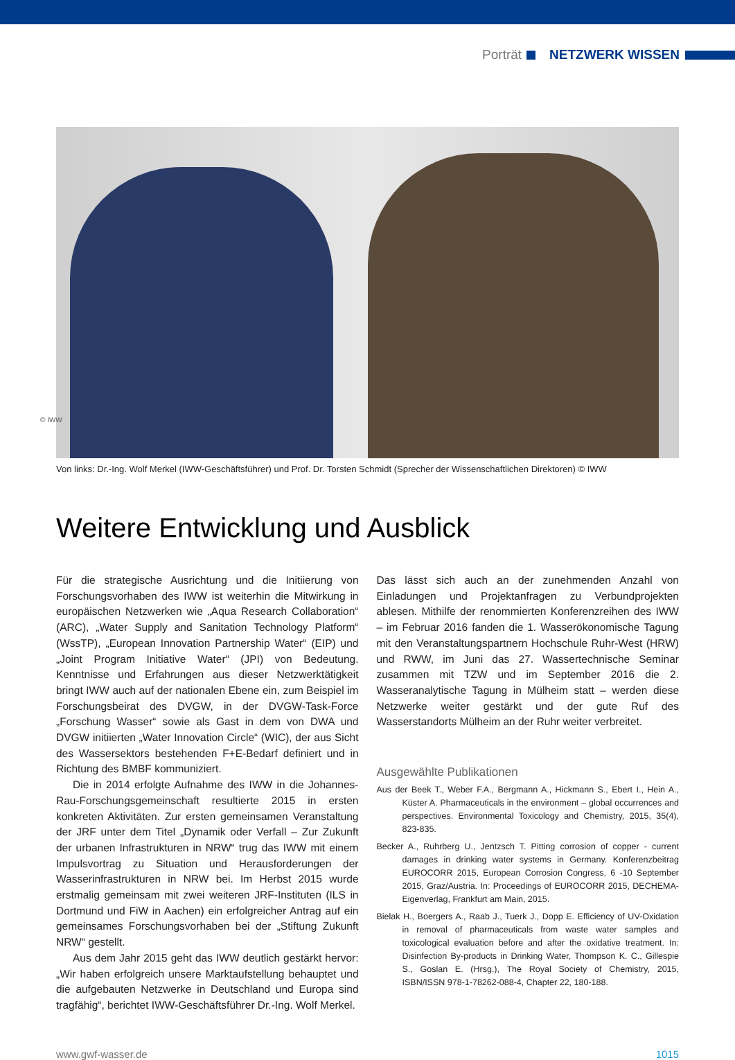Porträt NETZWERK WISSEN
© IWW
Von links: Dr.-Ing. Wolf Merkel (IWW-Geschäftsführer) und Prof. Dr. Torsten Schmidt (Sprecher der Wissenschaftlichen Direktoren) © IWW
Weitere Entwicklung und Ausblick
Für die strategische Ausrichtung und die Initiierung von Forschungsvorhaben des IWW ist weiterhin die Mitwirkung in europäischen Netzwerken wie „Aqua Research Collaboration“ (ARC), „Water Supply and Sanitation Technology Platform“ (WssTP), „European Innovation Partnership Water“ (EIP) und „Joint Program Initiative Water“ (JPI) von Bedeutung. Kenntnisse und Erfahrungen aus dieser Netzwerktätigkeit bringt IWW auch auf der nationalen Ebene ein, zum Beispiel im Forschungsbeirat des DVGW, in der DVGW-Task-Force „Forschung Wasser“ sowie als Gast in dem von DWA und DVGW initiierten „Water Innovation Circle“ (WIC), der aus Sicht des Wassersektors bestehenden F+E-Bedarf definiert und in Richtung des BMBF kommuniziert.
Die in 2014 erfolgte Aufnahme des IWW in die Johannes-Rau-Forschungsgemeinschaft resultierte 2015 in ersten konkreten Aktivitäten. Zur ersten gemeinsamen Veranstaltung der JRF unter dem Titel „Dynamik oder Verfall – Zur Zukunft der urbanen Infrastrukturen in NRW“ trug das IWW mit einem Impulsvortrag zu Situation und Herausforderungen der Wasserinfrastrukturen in NRW bei. Im Herbst 2015 wurde erstmalig gemeinsam mit zwei weiteren JRF-Instituten (ILS in Dortmund und FiW in Aachen) ein erfolgreicher Antrag auf ein gemeinsames Forschungsvorhaben bei der „Stiftung Zukunft NRW“ gestellt.
Aus dem Jahr 2015 geht das IWW deutlich gestärkt hervor: „Wir haben erfolgreich unsere Marktaufstellung behauptet und die aufgebauten Netzwerke in Deutschland und Europa sind tragfähig“, berichtet IWW-Geschäftsführer Dr.-Ing. Wolf Merkel.
Das lässt sich auch an der zunehmenden Anzahl von Einladungen und Projektanfragen zu Verbundprojekten ablesen. Mithilfe der renommierten Konferenzreihen des IWW – im Februar 2016 fanden die 1. Wasserökonomische Tagung mit den Veranstaltungspartnern Hochschule Ruhr-West (HRW) und RWW, im Juni das 27. Wassertechnische Seminar zusammen mit TZW und im September 2016 die 2. Wasseranalytische Tagung in Mülheim statt – werden diese Netzwerke weiter gestärkt und der gute Ruf des Wasserstandorts Mülheim an der Ruhr weiter verbreitet.
Ausgewählte Publikationen
Aus der Beek T., Weber F.A., Bergmann A., Hickmann S., Ebert I., Hein A., Küster A. Pharmaceuticals in the environment – global occurrences and perspectives. Environmental Toxicology and Chemistry, 2015, 35(4), 823-835.
Becker A., Ruhrberg U., Jentzsch T. Pitting corrosion of copper - current damages in drinking water systems in Germany. Konferenzbeitrag EUROCORR 2015, European Corrosion Congress, 6 -10 September 2015, Graz/Austria. In: Proceedings of EUROCORR 2015, DECHEMA-Eigenverlag, Frankfurt am Main, 2015.
Bielak H., Boergers A., Raab J., Tuerk J., Dopp E. Efficiency of UV-Oxidation in removal of pharmaceuticals from waste water samples and toxicological evaluation before and after the oxidative treatment. In: Disinfection By-products in Drinking Water, Thompson K. C., Gillespie S., Goslan E. (Hrsg.), The Royal Society of Chemistry, 2015, ISBN/ISSN 978-1-78262-088-4, Chapter 22, 180-188.
www.gwf-wasser.de 1015